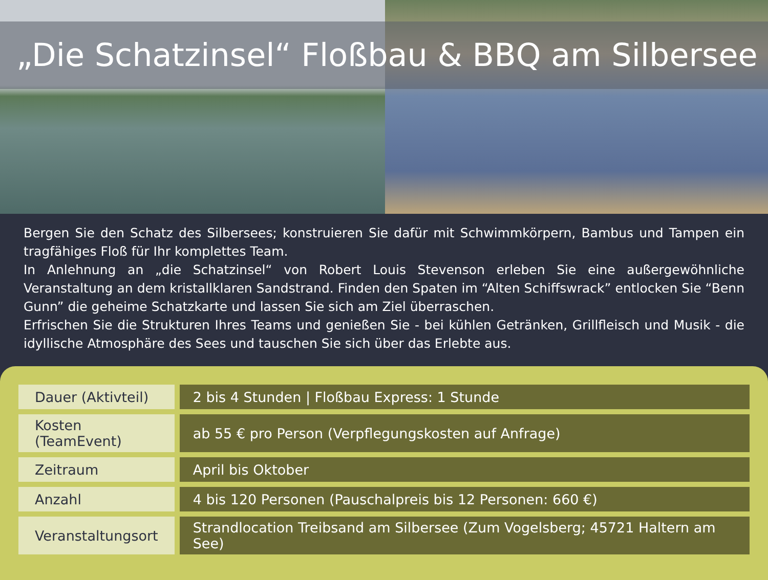„Die Schatzinsel“ Floßbau & BBQ am Silbersee
Bergen Sie den Schatz des Silbersees; konstruieren Sie dafür mit Schwimmkörpern, Bambus und Tampen ein trag­fähiges Floß für Ihr komplettes Team.
In Anlehnung an „die Schatzinsel“ von Robert Louis Stevenson erleben Sie eine außergewöhnliche Veranstaltung an dem kristallklaren Sandstrand. Finden den Spaten im “Alten Schiffswrack” entlocken Sie “Benn Gunn” die geheime Schatzkarte und lassen Sie sich am Ziel überraschen.
Erfrischen Sie die Strukturen Ihres Teams und genießen Sie - bei kühlen Getränken, Grillfleisch und Musik - die idyllische Atmosphäre des Sees und tauschen Sie sich über das Erlebte aus.
| Dauer (Aktivteil) | 2 bis 4 Stunden / Floßbau Express: 1 Stunde |
| Kosten (TeamEvent) | ab 55 € pro Person (Verpflegungskosten auf Anfrage) |
| Zeitraum | April bis Oktober |
| Anzahl | 4 bis 120 Personen (Pauschalpreis bis 12 Personen: 660 €) |
| Veranstaltungsort | Strandlocation Treibsand am Silbersee (Zum Vogelsberg; 45721 Haltern am See) |